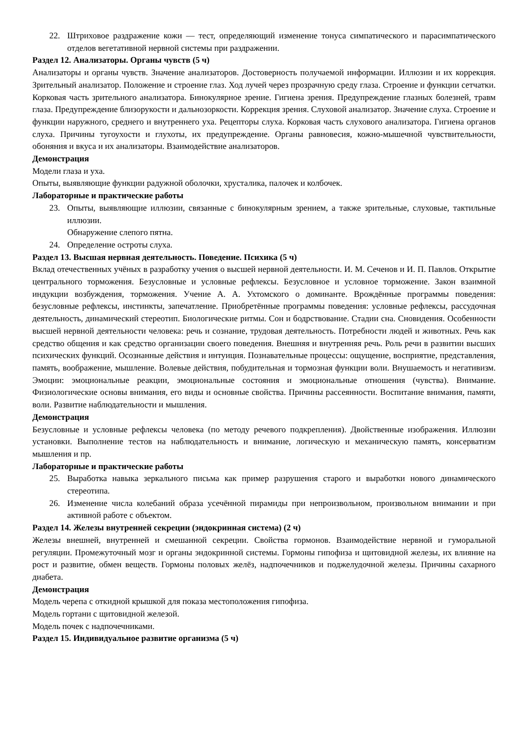22. Штриховое раздражение кожи — тест, определяющий изменение тонуса симпатического и парасимпатического отделов вегетативной нервной системы при раздражении.
Раздел 12. Анализаторы. Органы чувств (5 ч)
Анализаторы и органы чувств. Значение анализаторов. Достоверность получаемой информации. Иллюзии и их коррекция. Зрительный анализатор. Положение и строение глаз. Ход лучей через прозрачную среду глаза. Строение и функции сетчатки. Корковая часть зрительного анализатора. Бинокулярное зрение. Гигиена зрения. Предупреждение глазных болезней, травм глаза. Предупреждение близорукости и дальнозоркости. Коррекция зрения. Слуховой анализатор. Значение слуха. Строение и функции наружного, среднего и внутреннего уха. Рецепторы слуха. Корковая часть слухового анализатора. Гигиена органов слуха. Причины тугоухости и глухоты, их предупреждение. Органы равновесия, кожно-мышечной чувствительности, обоняния и вкуса и их анализаторы. Взаимодействие анализаторов.
Демонстрация
Модели глаза и уха.
Опыты, выявляющие функции радужной оболочки, хрусталика, палочек и колбочек.
Лабораторные и практические работы
23. Опыты, выявляющие иллюзии, связанные с бинокулярным зрением, а также зрительные, слуховые, тактильные иллюзии.
Обнаружение слепого пятна.
24. Определение остроты слуха.
Раздел 13. Высшая нервная деятельность. Поведение. Психика (5 ч)
Вклад отечественных учёных в разработку учения о высшей нервной деятельности. И. М. Сеченов и И. П. Павлов. Открытие центрального торможения. Безусловные и условные рефлексы. Безусловное и условное торможение. Закон взаимной индукции возбуждения, торможения. Учение А. А. Ухтомского о доминанте. Врождённые программы поведения: безусловные рефлексы, инстинкты, запечатление. Приобретённые программы поведения: условные рефлексы, рассудочная деятельность, динамический стереотип. Биологические ритмы. Сон и бодрствование. Стадии сна. Сновидения. Особенности высшей нервной деятельности человека: речь и сознание, трудовая деятельность. Потребности людей и животных. Речь как средство общения и как средство организации своего поведения. Внешняя и внутренняя речь. Роль речи в развитии высших психических функций. Осознанные действия и интуиция. Познавательные процессы: ощущение, восприятие, представления, память, воображение, мышление. Волевые действия, побудительная и тормозная функции воли. Внушаемость и негативизм. Эмоции: эмоциональные реакции, эмоциональные состояния и эмоциональные отношения (чувства). Внимание. Физиологические основы внимания, его виды и основные свойства. Причины рассеянности. Воспитание внимания, памяти, воли. Развитие наблюдательности и мышления.
Демонстрация
Безусловные и условные рефлексы человека (по методу речевого подкрепления). Двойственные изображения. Иллюзии установки. Выполнение тестов на наблюдательность и внимание, логическую и механическую память, консерватизм мышления и пр.
Лабораторные и практические работы
25. Выработка навыка зеркального письма как пример разрушения старого и выработки нового динамического стереотипа.
26. Изменение числа колебаний образа усечённой пирамиды при непроизвольном, произвольном внимании и при активной работе с объектом.
Раздел 14. Железы внутренней секреции (эндокринная система) (2 ч)
Железы внешней, внутренней и смешанной секреции. Свойства гормонов. Взаимодействие нервной и гуморальной регуляции. Промежуточный мозг и органы эндокринной системы. Гормоны гипофиза и щитовидной железы, их влияние на рост и развитие, обмен веществ. Гормоны половых желёз, надпочечников и поджелудочной железы. Причины сахарного диабета.
Демонстрация
Модель черепа с откидной крышкой для показа местоположения гипофиза.
Модель гортани с щитовидной железой.
Модель почек с надпочечниками.
Раздел 15. Индивидуальное развитие организма (5 ч)